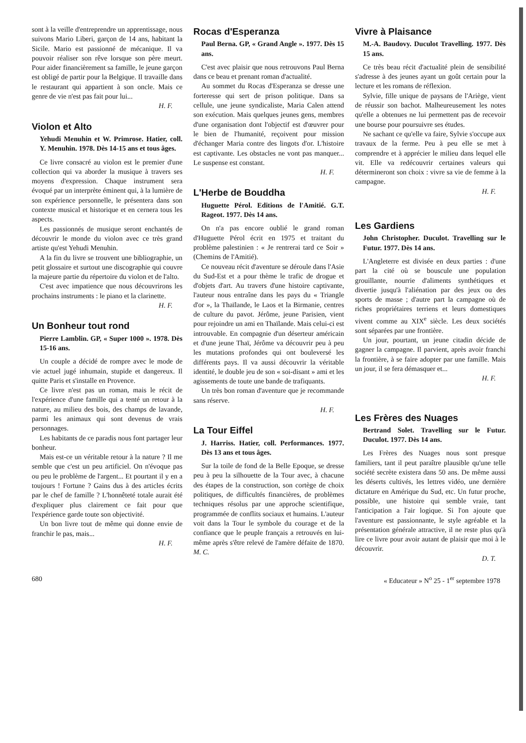sont à la veille d'entreprendre un apprentissage, nous suivons Mario Liberi, garçon de 14 ans, habitant la Sicile. Mario est passionné de mécanique. Il va pouvoir réaliser son rêve lorsque son père meurt. Pour aider financièrement sa famille, le jeune garçon est obligé de partir pour la Belgique. Il travaille dans le restaurant qui appartient à son oncle. Mais ce genre de vie n'est pas fait pour lui...
H. F.
Violon et Alto
Yehudi Menuhin et W. Primrose. Hatier, coll. Y. Menuhin. 1978. Dès 14-15 ans et tous âges.
Ce livre consacré au violon est le premier d'une collection qui va aborder la musique à travers ses moyens d'expression. Chaque instrument sera évoqué par un interprète éminent qui, à la lumière de son expérience personnelle, le présentera dans son contexte musical et historique et en cernera tous les aspects.
Les passionnés de musique seront enchantés de découvrir le monde du violon avec ce très grand artiste qu'est Yehudi Menuhin.
A la fin du livre se trouvent une bibliographie, un petit glossaire et surtout une discographie qui couvre la majeure partie du répertoire du violon et de l'alto.
C'est avec impatience que nous découvrirons les prochains instruments : le piano et la clarinette.
H. F.
Un Bonheur tout rond
Pierre Lamblin. GP, « Super 1000 ». 1978. Dès 15-16 ans.
Un couple a décidé de rompre avec le mode de vie actuel jugé inhumain, stupide et dangereux. Il quitte Paris et s'installe en Provence.
Ce livre n'est pas un roman, mais le récit de l'expérience d'une famille qui a tenté un retour à la nature, au milieu des bois, des champs de lavande, parmi les animaux qui sont devenus de vrais personnages.
Les habitants de ce paradis nous font partager leur bonheur.
Mais est-ce un véritable retour à la nature ? Il me semble que c'est un peu artificiel. On n'évoque pas ou peu le problème de l'argent... Et pourtant il y en a toujours ! Fortune ? Gains dus à des articles écrits par le chef de famille ? L'honnêteté totale aurait été d'expliquer plus clairement ce fait pour que l'expérience garde toute son objectivité.
Un bon livre tout de même qui donne envie de franchir le pas, mais...
H. F.
Rocas d'Esperanza
Paul Berna. GP, « Grand Angle ». 1977. Dès 15 ans.
C'est avec plaisir que nous retrouvons Paul Berna dans ce beau et prenant roman d'actualité.
Au sommet du Rocas d'Esperanza se dresse une forteresse qui sert de prison politique. Dans sa cellule, une jeune syndicaliste, Maria Calen attend son exécution. Mais quelques jeunes gens, membres d'une organisation dont l'objectif est d'œuvrer pour le bien de l'humanité, reçoivent pour mission d'échanger Maria contre des lingots d'or. L'histoire est captivante. Les obstacles ne vont pas manquer... Le suspense est constant.
H. F.
L'Herbe de Bouddha
Huguette Pérol. Editions de l'Amitié. G.T. Rageot. 1977. Dès 14 ans.
On n'a pas encore oublié le grand roman d'Huguette Pérol écrit en 1975 et traitant du problème palestinien : « Je rentrerai tard ce Soir » (Chemins de l'Amitié).
Ce nouveau récit d'aventure se déroule dans l'Asie du Sud-Est et a pour thème le trafic de drogue et d'objets d'art. Au travers d'une histoire captivante, l'auteur nous entraîne dans les pays du « Triangle d'or », la Thaïlande, le Laos et la Birmanie, centres de culture du pavot. Jérôme, jeune Parisien, vient pour rejoindre un ami en Thaïlande. Mais celui-ci est introuvable. En compagnie d'un déserteur américain et d'une jeune Thaï, Jérôme va découvrir peu à peu les mutations profondes qui ont bouleversé les différents pays. Il va aussi découvrir la véritable identité, le double jeu de son « soi-disant » ami et les agissements de toute une bande de trafiquants.
Un très bon roman d'aventure que je recommande sans réserve.
H. F.
La Tour Eiffel
J. Harriss. Hatier, coll. Performances. 1977. Dès 13 ans et tous âges.
Sur la toile de fond de la Belle Epoque, se dresse peu à peu la silhouette de la Tour avec, à chacune des étapes de la construction, son cortège de choix politiques, de difficultés financières, de problèmes techniques résolus par une approche scientifique, programmée de conflits sociaux et humains. L'auteur voit dans la Tour le symbole du courage et de la confiance que le peuple français a retrouvés en lui-même après s'être relevé de l'amère défaite de 1870. M. C.
Vivre à Plaisance
M.-A. Baudovy. Duculot Travelling. 1977. Dès 15 ans.
Ce très beau récit d'actualité plein de sensibilité s'adresse à des jeunes ayant un goût certain pour la lecture et les romans de réflexion.
Sylvie, fille unique de paysans de l'Ariège, vient de réussir son bachot. Malheureusement les notes qu'elle a obtenues ne lui permettent pas de recevoir une bourse pour poursuivre ses études.
Ne sachant ce qu'elle va faire, Sylvie s'occupe aux travaux de la ferme. Peu à peu elle se met à comprendre et à apprécier le milieu dans lequel elle vit. Elle va redécouvrir certaines valeurs qui détermineront son choix : vivre sa vie de femme à la campagne.
H. F.
Les Gardiens
John Christopher. Duculot. Travelling sur le Futur. 1977. Dès 14 ans.
L'Angleterre est divisée en deux parties : d'une part la cité où se bouscule une population grouillante, nourrie d'aliments synthétiques et divertie jusqu'à l'aliénation par des jeux ou des sports de masse ; d'autre part la campagne où de riches propriétaires terriens et leurs domestiques vivent comme au XIX<sup>e</sup> siècle. Les deux sociétés sont séparées par une frontière.
Un jour, pourtant, un jeune citadin décide de gagner la campagne. Il parvient, après avoir franchi la frontière, à se faire adopter par une famille. Mais un jour, il se fera démasquer et...
H. F.
Les Frères des Nuages
Bertrand Solet. Travelling sur le Futur. Duculot. 1977. Dès 14 ans.
Les Frères des Nuages nous sont presque familiers, tant il peut paraître plausible qu'une telle société secrète existera dans 50 ans. De même aussi les déserts cultivés, les lettres vidéo, une dernière dictature en Amérique du Sud, etc. Un futur proche, possible, une histoire qui semble vraie, tant l'anticipation a l'air logique. Si l'on ajoute que l'aventure est passionnante, le style agréable et la présentation générale attractive, il ne reste plus qu'à lire ce livre pour avoir autant de plaisir que moi à le découvrir.
D. T.
680 « Educateur » N<sup>o</sup> 25 - 1<sup>er</sup> septembre 1978